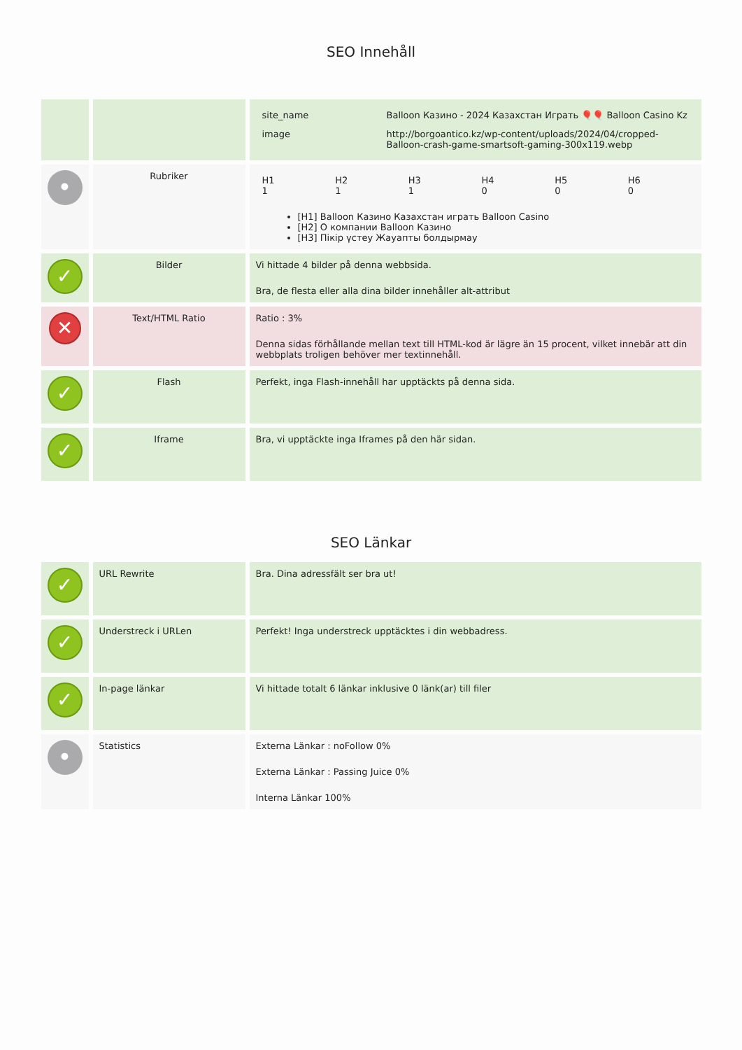SEO Innehåll
| | | / site_name / Balloon Казино - 2024 Казахстан Играть 🎈🎈 Balloon Casino Kz / / image / http://borgoantico.kz/wp-content/uploads/2024/04/cropped-Balloon-crash-game-smartsoft-gaming-300x119.webp / |
| • | Rubriker | / H1 1 / H2 1 / H3 1 / H4 0 / H5 0 / H6 0 / [H1] Balloon Казино Казахстан играть Balloon Casino [H2] О компании Balloon Казино [H3] Пікір үстеу Жауапты болдырмау |
| ✓ | Bilder | Vi hittade 4 bilder på denna webbsida. Bra, de flesta eller alla dina bilder innehåller alt-attribut |
| ✕ | Text/HTML Ratio | Ratio : 3% Denna sidas förhållande mellan text till HTML-kod är lägre än 15 procent, vilket innebär att din webbplats troligen behöver mer textinnehåll. |
| ✓ | Flash | Perfekt, inga Flash-innehåll har upptäckts på denna sida. |
| ✓ | Iframe | Bra, vi upptäckte inga Iframes på den här sidan. |
SEO Länkar
| ✓ | URL Rewrite | Bra. Dina adressfält ser bra ut! |
| ✓ | Understreck i URLen | Perfekt! Inga understreck upptäcktes i din webbadress. |
| ✓ | In-page länkar | Vi hittade totalt 6 länkar inklusive 0 länk(ar) till filer |
| • | Statistics | Externa Länkar : noFollow 0% Externa Länkar : Passing Juice 0% Interna Länkar 100% |